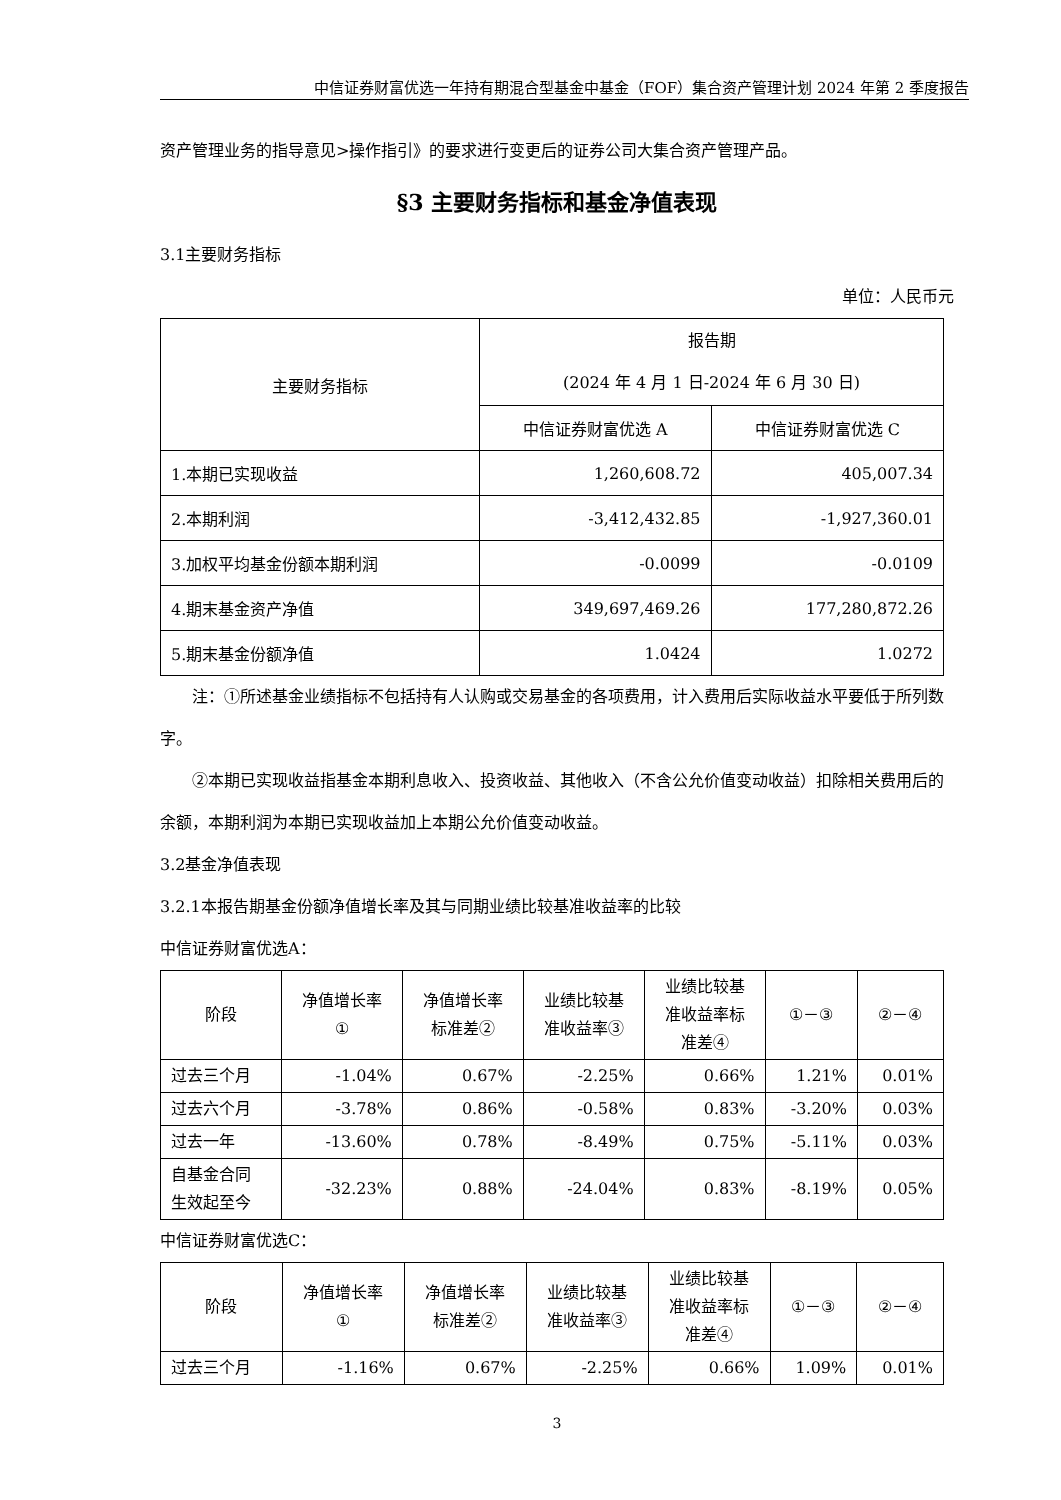中信证券财富优选一年持有期混合型基金中基金（FOF）集合资产管理计划 2024 年第 2 季度报告
资产管理业务的指导意见>操作指引》的要求进行变更后的证券公司大集合资产管理产品。
§3 主要财务指标和基金净值表现
3.1主要财务指标
单位：人民币元
| 主要财务指标 | 报告期 (2024 年 4 月 1 日-2024 年 6 月 30 日) | |
| --- | --- | --- |
| | 中信证券财富优选 A | 中信证券财富优选 C |
| 1.本期已实现收益 | 1,260,608.72 | 405,007.34 |
| 2.本期利润 | -3,412,432.85 | -1,927,360.01 |
| 3.加权平均基金份额本期利润 | -0.0099 | -0.0109 |
| 4.期末基金资产净值 | 349,697,469.26 | 177,280,872.26 |
| 5.期末基金份额净值 | 1.0424 | 1.0272 |
注：①所述基金业绩指标不包括持有人认购或交易基金的各项费用，计入费用后实际收益水平要低于所列数字。
②本期已实现收益指基金本期利息收入、投资收益、其他收入（不含公允价值变动收益）扣除相关费用后的余额，本期利润为本期已实现收益加上本期公允价值变动收益。
3.2基金净值表现
3.2.1本报告期基金份额净值增长率及其与同期业绩比较基准收益率的比较
中信证券财富优选A：
| 阶段 | 净值增长率 ① | 净值增长率 标准差② | 业绩比较基 准收益率③ | 业绩比较基 准收益率标 准差④ | ①－③ | ②－④ |
| --- | --- | --- | --- | --- | --- | --- |
| 过去三个月 | -1.04% | 0.67% | -2.25% | 0.66% | 1.21% | 0.01% |
| 过去六个月 | -3.78% | 0.86% | -0.58% | 0.83% | -3.20% | 0.03% |
| 过去一年 | -13.60% | 0.78% | -8.49% | 0.75% | -5.11% | 0.03% |
| 自基金合同 生效起至今 | -32.23% | 0.88% | -24.04% | 0.83% | -8.19% | 0.05% |
中信证券财富优选C：
| 阶段 | 净值增长率 ① | 净值增长率 标准差② | 业绩比较基 准收益率③ | 业绩比较基 准收益率标 准差④ | ①－③ | ②－④ |
| --- | --- | --- | --- | --- | --- | --- |
| 过去三个月 | -1.16% | 0.67% | -2.25% | 0.66% | 1.09% | 0.01% |
3